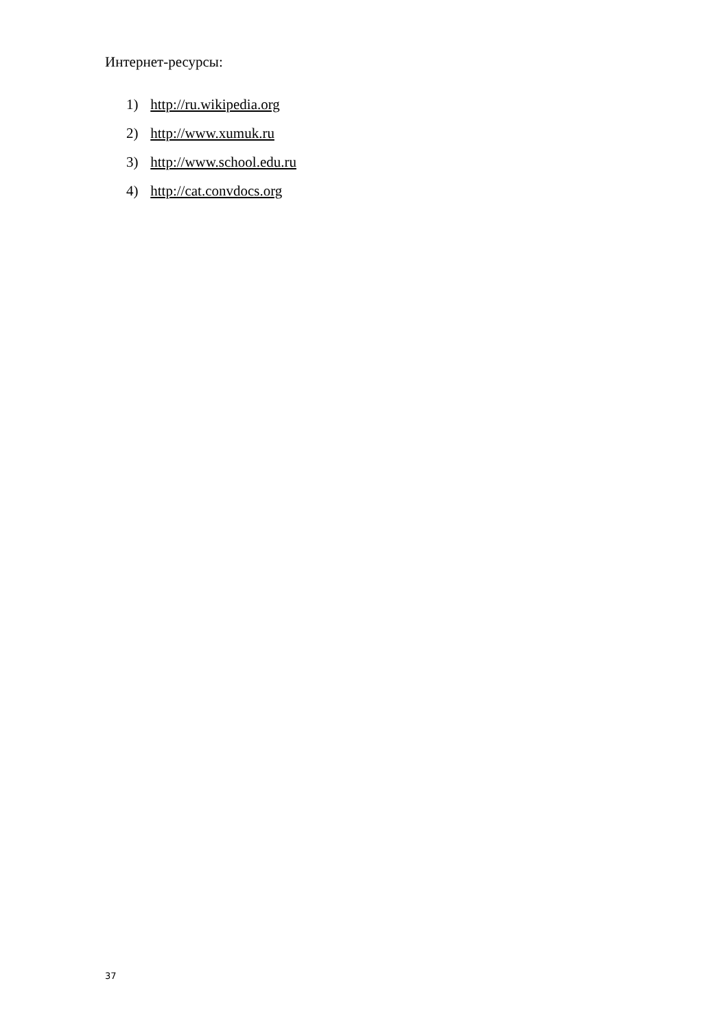Интернет-ресурсы:
1) http://ru.wikipedia.org
2) http://www.xumuk.ru
3) http://www.school.edu.ru
4) http://cat.convdocs.org
37